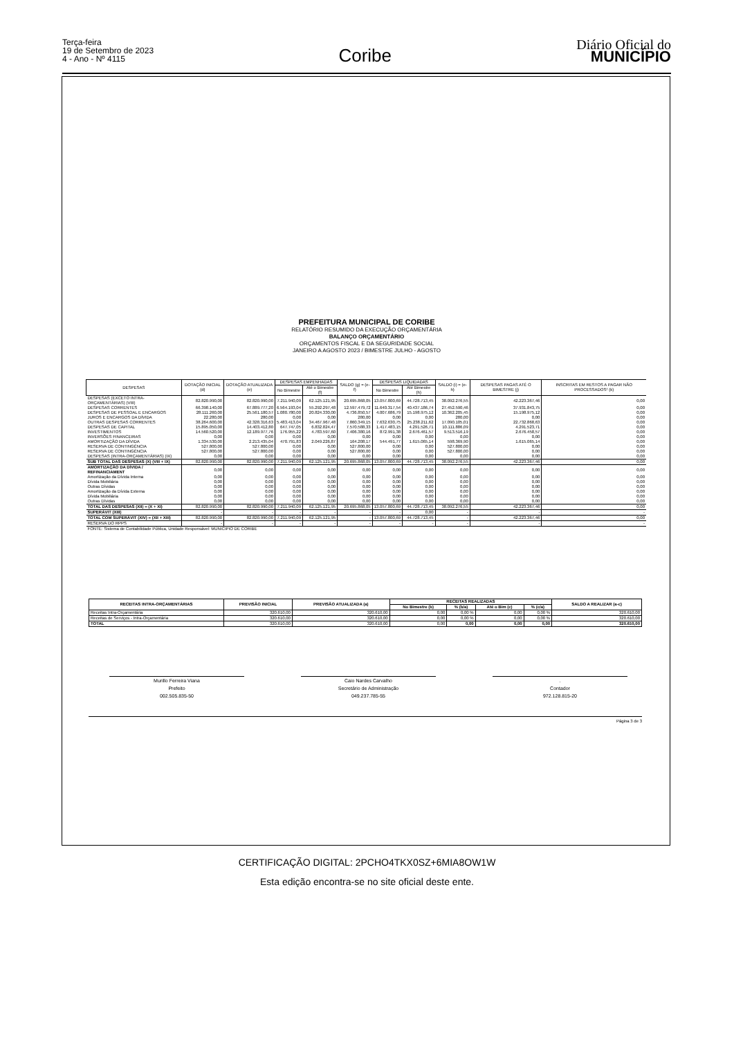Terça-feira
19 de Setembro de 2023
4 - Ano - Nº 4115
Coribe
Diário Oficial do
MUNICÍPIO
PREFEITURA MUNICIPAL DE CORIBE
RELATÓRIO RESUMIDO DA EXECUÇÃO ORÇAMENTÁRIA
BALANÇO ORÇAMENTÁRIO
ORÇAMENTOS FISCAL E DA SEGURIDADE SOCIAL
JANEIRO A AGOSTO 2023 / BIMESTRE JULHO - AGOSTO
| DESPESAS | DOTAÇÃO INICIAL (d) | DOTAÇÃO ATUALIZADA (e) | DESPESAS EMPENHADAS | | SALDO (g) = (e-f) | DESPESAS LIQUIDADAS | | SALDO (i) = (e-h) | DESPESAS PAGAS ATÉ O BIMESTRE (j) | INSCRITAS EM RESTOS A PAGAR NÃO PROCESSADOS² (k) |
| --- | --- | --- | --- | --- | --- | --- | --- | --- | --- | --- |
| | | | No Bimestre | Até o Bimestre (f) | | No Bimestre | Até Bimestre (h) | | | |
| DESPESAS (EXCETO INTRA-ORÇAMENTÁRIAS) (VIII) | 82.820.990,00 | 82.820.990,00 | 7.211.940,09 | 62.125.121,95 | 20.695.868,05 | 13.057.800,69 | 44.728.713,45 | 38.092.276,55 | 42.223.367,46 | 0,00 |
| DESPESAS CORRENTES | 66.398.140,00 | 67.889.777,20 | 6.564.193,04 | 55.292.297,48 | 12.597.479,72 | 11.640.317,54 | 40.437.186,74 | 27.452.590,46 | 37.931.843,75 | 0,00 |
| DESPESAS DE PESSOAL E ENCARGOS | 28.111.260,00 | 25.561.180,57 | 1.080.780,00 | 20.824.330,00 | 4.736.850,57 | 4.007.686,79 | 15.198.975,12 | 10.362.205,45 | 15.198.975,12 | 0,00 |
| JUROS E ENCARGOS DA DÍVIDA | 22.280,00 | 280,00 | 0,00 | 0,00 | 280,00 | 0,00 | 0,00 | 280,00 | 0,00 | 0,00 |
| OUTRAS DESPESAS CORRENTES | 38.264.600,00 | 42.328.316,63 | 5.483.413,04 | 34.467.967,48 | 7.860.349,15 | 7.632.630,75 | 25.238.211,62 | 17.090.105,01 | 22.732.868,63 | 0,00 |
| DESPESAS DE CAPITAL | 15.895.050,00 | 14.403.412,80 | 647.747,05 | 6.832.824,47 | 7.570.588,33 | 1.417.483,15 | 4.291.526,71 | 10.111.886,09 | 4.291.523,71 | 0,00 |
| INVESTIMENTOS | 14.560.520,00 | 12.189.977,76 | 176.955,22 | 4.783.597,60 | 7.406.380,16 | 872.991,38 | 2.676.461,57 | 9.513.516,19 | 2.676.458,57 | 0,00 |
| INVERSÕES FINANCEIRAS | 0,00 | 0,00 | 0,00 | 0,00 | 0,00 | 0,00 | 0,00 | 0,00 | 0,00 | 0,00 |
| AMORTIZAÇÃO DA DÍVIDA | 1.334.530,00 | 2.213.435,04 | 470.791,83 | 2.049.226,87 | 164.208,17 | 544.491,77 | 1.615.065,14 | 598.369,90 | 1.615.065,14 | 0,00 |
| RESERVA DE CONTINGÊNCIA | 527.800,00 | 527.800,00 | 0,00 | 0,00 | 527.800,00 | 0,00 | 0,00 | 527.800,00 | 0,00 | 0,00 |
| RESERVA DE CONTINGÊNCIA | 527.800,00 | 527.800,00 | 0,00 | 0,00 | 527.800,00 | 0,00 | 0,00 | 527.800,00 | 0,00 | 0,00 |
| DESPESAS (INTRA-ORÇAMENTÁRIAS) (IX) | 0,00 | 0,00 | 0,00 | 0,00 | 0,00 | 0,00 | 0,00 | 0,00 | 0,00 | 0,00 |
| SUB TOTAL DAS DESPESAS (X) (VIII + IX) | 82.820.990,00 | 82.820.990,00 | 7.211.940,09 | 62.125.121,95 | 20.695.868,05 | 13.057.800,69 | 44.728.713,45 | 38.092.276,55 | 42.223.367,46 | 0,00 |
| AMORTIZAÇÃO DA DÍVIDA / REFINANCIAMENT | 0,00 | 0,00 | 0,00 | 0,00 | 0,00 | 0,00 | 0,00 | 0,00 | 0,00 | 0,00 |
| Amortização da Dívida Interna | 0,00 | 0,00 | 0,00 | 0,00 | 0,00 | 0,00 | 0,00 | 0,00 | 0,00 | 0,00 |
| Dívida Mobiliária | 0,00 | 0,00 | 0,00 | 0,00 | 0,00 | 0,00 | 0,00 | 0,00 | 0,00 | 0,00 |
| Outras Dívidas | 0,00 | 0,00 | 0,00 | 0,00 | 0,00 | 0,00 | 0,00 | 0,00 | 0,00 | 0,00 |
| Amortização da Dívida Externa | 0,00 | 0,00 | 0,00 | 0,00 | 0,00 | 0,00 | 0,00 | 0,00 | 0,00 | 0,00 |
| Dívida Mobiliária | 0,00 | 0,00 | 0,00 | 0,00 | 0,00 | 0,00 | 0,00 | 0,00 | 0,00 | 0,00 |
| Outras Dívidas | 0,00 | 0,00 | 0,00 | 0,00 | 0,00 | 0,00 | 0,00 | 0,00 | 0,00 | 0,00 |
| TOTAL DAS DESPESAS (XII) = (X + XI) | 82.820.990,00 | 82.820.990,00 | 7.211.940,09 | 62.125.121,95 | 20.695.868,05 | 13.057.800,69 | 44.728.713,45 | 38.092.276,55 | 42.223.367,46 | 0,00 |
| SUPERÁVIT (XIII) | - | - | - | - | - | - | 0,00 | - | - | - |
| TOTAL COM SUPERÁVIT (XIV) = (XII + XIII) | 82.820.990,00 | 82.820.990,00 | 7.211.940,09 | 62.125.121,95 | - | 13.057.800,69 | 44.728.713,45 | - | 42.223.367,46 | 0,00 |
| RESERVA DO RPPS | - | - | - | - | - | - | - | - | - | - |
| FONTE: Sistema de Contabilidade Pública, Unidade Responsável: MUNICIPIO DE CORIBE | | | | | | | | | | |
| RECEITAS INTRA-ORÇAMENTÁRIAS | PREVISÃO INICIAL | PREVISÃO ATUALIZADA (a) | RECEITAS REALIZADAS | | | | SALDO A REALIZAR (a-c) |
| --- | --- | --- | --- | --- | --- | --- | --- |
| | | | No Bimestre (b) | % (b/a) | Até o Bim (c) | % (c/a) | |
| Receitas Intra-Orçamentária | 320.610,00 | 320.610,00 | 0,00 | 0,00 % | 0,00 | 0,00 % | 320.610,00 |
| Receitas de Serviços - Intra-Orçamentária | 320.610,00 | 320.610,00 | 0,00 | 0,00 % | 0,00 | 0,00 % | 320.610,00 |
| TOTAL | 320.610,00 | 320.610,00 | 0,00 | 0,00 | 0,00 | 0,00 | 320.610,00 |
Murillo Ferreira Viana
Prefeito
002.505.835-50
Caio Nardes Carvalho
Secretário de Administração
049.237.785-55
.
Contador
972.128.815-20
Página 3 de 3
CERTIFICAÇÃO DIGITAL: 2PCHO4TKX0SZ+6MIA8OW1W
Esta edição encontra-se no site oficial deste ente.